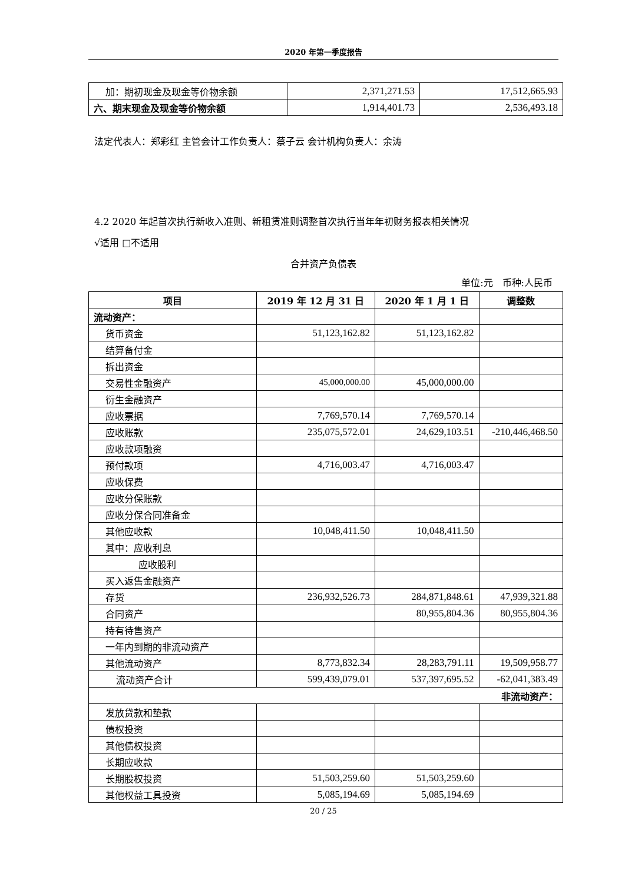2020 年第一季度报告
| 加：期初现金及现金等价物余额 | 2,371,271.53 | 17,512,665.93 |
| 六、期末现金及现金等价物余额 | 1,914,401.73 | 2,536,493.18 |
法定代表人：郑彩红 主管会计工作负责人：蔡子云 会计机构负责人：余涛
4.2 2020 年起首次执行新收入准则、新租赁准则调整首次执行当年年初财务报表相关情况
√适用 □不适用
合并资产负债表
单位:元　币种:人民币
| 项目 | 2019 年 12 月 31 日 | 2020 年 1 月 1 日 | 调整数 |
| --- | --- | --- | --- |
| 流动资产： | | | |
| 货币资金 | 51,123,162.82 | 51,123,162.82 | |
| 结算备付金 | | | |
| 拆出资金 | | | |
| 交易性金融资产 | 45,000,000.00 | 45,000,000.00 | |
| 衍生金融资产 | | | |
| 应收票据 | 7,769,570.14 | 7,769,570.14 | |
| 应收账款 | 235,075,572.01 | 24,629,103.51 | -210,446,468.50 |
| 应收款项融资 | | | |
| 预付款项 | 4,716,003.47 | 4,716,003.47 | |
| 应收保费 | | | |
| 应收分保账款 | | | |
| 应收分保合同准备金 | | | |
| 其他应收款 | 10,048,411.50 | 10,048,411.50 | |
| 其中：应收利息 | | | |
| 应收股利 | | | |
| 买入返售金融资产 | | | |
| 存货 | 236,932,526.73 | 284,871,848.61 | 47,939,321.88 |
| 合同资产 | | 80,955,804.36 | 80,955,804.36 |
| 持有待售资产 | | | |
| 一年内到期的非流动资产 | | | |
| 其他流动资产 | 8,773,832.34 | 28,283,791.11 | 19,509,958.77 |
| 流动资产合计 | 599,439,079.01 | 537,397,695.52 | -62,041,383.49 |
| 非流动资产： | | | |
| 发放贷款和垫款 | | | |
| 债权投资 | | | |
| 其他债权投资 | | | |
| 长期应收款 | | | |
| 长期股权投资 | 51,503,259.60 | 51,503,259.60 | |
| 其他权益工具投资 | 5,085,194.69 | 5,085,194.69 | |
20 / 25